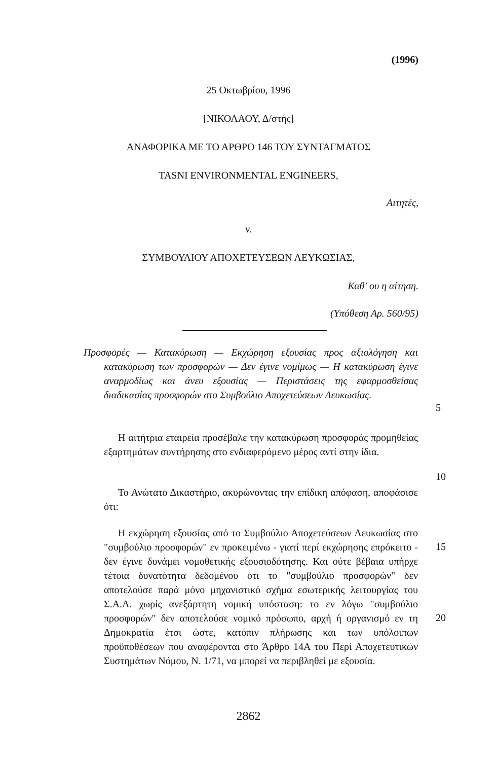(1996)
25 Οκτωβρίου, 1996
[ΝΙΚΟΛΑΟΥ, Δ/στής]
ΑΝΑΦΟΡΙΚΑ ΜΕ ΤΟ ΑΡΘΡΟ 146 ΤΟΥ ΣΥΝΤΑΓΜΑΤΟΣ
TASNI ENVIRONMENTAL ENGINEERS,
Αιτητές,
v.
ΣΥΜΒΟΥΛΙΟΥ ΑΠΟΧΕΤΕΥΣΕΩΝ ΛΕΥΚΩΣΙΑΣ,
Καθ' ου η αίτηση.
(Υπόθεση Αρ. 560/95)
Προσφορές — Κατακύρωση — Εκχώρηση εξουσίας προς αξιολόγηση και κατακύρωση των προσφορών — Δεν έγινε νομίμως — Η κατακύρωση έγινε αναρμοδίως και άνευ εξουσίας — Περιστάσεις της εφαρμοσθείσας διαδικασίας προσφορών στο Συμβούλιο Αποχετεύσεων Λευκωσίας.
5
Η αιτήτρια εταιρεία προσέβαλε την κατακύρωση προσφοράς προμηθείας εξαρτημάτων συντήρησης στο ενδιαφερόμενο μέρος αντί στην ίδια.
10
Το Ανώτατο Δικαστήριο, ακυρώνοντας την επίδικη απόφαση, αποφάσισε ότι:
Η εκχώρηση εξουσίας από το Συμβούλιο Αποχετεύσεων Λευκωσίας στο "συμβούλιο προσφορών" εν προκειμένω - γιατί περί εκχώρησης επρόκειτο - δεν έγινε δυνάμει νομοθετικής εξουσιοδότησης. Και ούτε βέβαια υπήρχε τέτοια δυνατότητα δεδομένου ότι το "συμβούλιο προσφορών" δεν αποτελούσε παρά μόνο μηχανιστικό σχήμα εσωτερικής λειτουργίας του Σ.Α.Λ. χωρίς ανεξάρτητη νομική υπόσταση: το εν λόγω "συμβούλιο προσφορών" δεν αποτελούσε νομικό πρόσωπο, αρχή ή οργανισμό εν τη Δημοκρατία έτσι ώστε, κατόπιν πλήρωσης και των υπόλοιπων προϋποθέσεων που αναφέρονται στο Άρθρο 14Α του Περί Αποχετευτικών Συστημάτων Νόμου, Ν. 1/71, να μπορεί να περιβληθεί με εξουσία.
15
20
2862